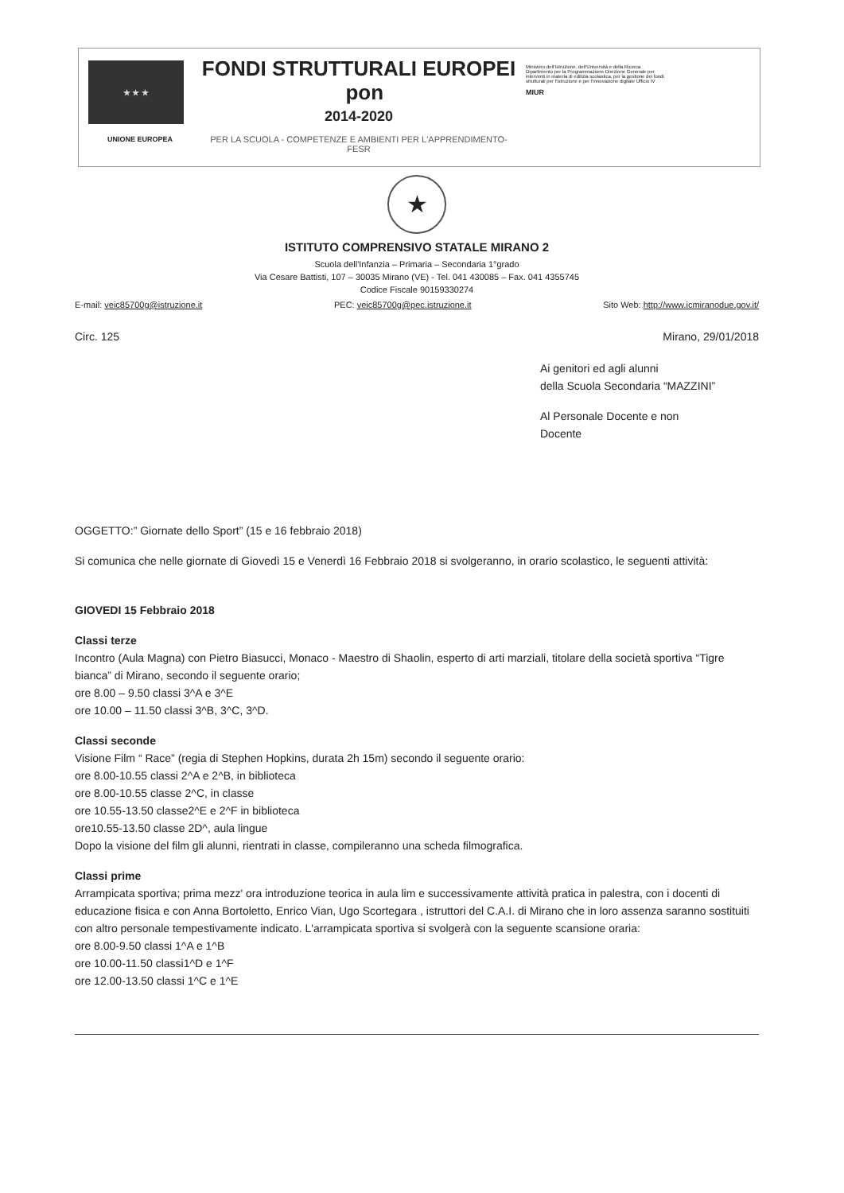★ ★ ★
UNIONE EUROPEA
FONDI STRUTTURALI EUROPEI pon
2014-2020
PER LA SCUOLA - COMPETENZE E AMBIENTI PER L'APPRENDIMENTO-FESR
Ministero dell'Istruzione, dell'Università e della Ricerca Dipartimento per la Programmazione Direzione Generale per interventi in materia di edilizia scolastica, per la gestione dei fondi strutturali per l'istruzione e per l'innovazione digitale Ufficio IV
MIUR
★
ISTITUTO COMPRENSIVO STATALE MIRANO 2
Scuola dell'Infanzia – Primaria – Secondaria 1°grado
Via Cesare Battisti, 107 – 30035 Mirano (VE) - Tel. 041 430085 – Fax. 041 4355745
Codice Fiscale 90159330274
E-mail: veic85700g@istruzione.it PEC: veic85700g@pec.istruzione.it Sito Web: http://www.icmiranodue.gov.it/
Circ. 125 Mirano, 29/01/2018
Ai genitori ed agli alunni
della Scuola Secondaria “MAZZINI”
Al Personale Docente e non
Docente
OGGETTO:” Giornate dello Sport” (15 e 16 febbraio 2018)
Si comunica che nelle giornate di Giovedì 15 e Venerdì 16 Febbraio 2018 si svolgeranno, in orario scolastico, le seguenti attività:
GIOVEDI 15 Febbraio 2018
Classi terze
Incontro (Aula Magna) con Pietro Biasucci, Monaco - Maestro di Shaolin, esperto di arti marziali, titolare della società sportiva “Tigre bianca” di Mirano, secondo il seguente orario;
ore 8.00 – 9.50 classi 3^A e 3^E
ore 10.00 – 11.50 classi 3^B, 3^C, 3^D.
Classi seconde
Visione Film “ Race” (regia di Stephen Hopkins, durata 2h 15m) secondo il seguente orario:
ore 8.00-10.55 classi 2^A e 2^B, in biblioteca
ore 8.00-10.55 classe 2^C, in classe
ore 10.55-13.50 classe2^E e 2^F in biblioteca
ore10.55-13.50 classe 2D^, aula lingue
Dopo la visione del film gli alunni, rientrati in classe, compileranno una scheda filmografica.
Classi prime
Arrampicata sportiva; prima mezz' ora introduzione teorica in aula lim e successivamente attività pratica in palestra, con i docenti di educazione fisica e con Anna Bortoletto, Enrico Vian, Ugo Scortegara , istruttori del C.A.I. di Mirano che in loro assenza saranno sostituiti con altro personale tempestivamente indicato. L'arrampicata sportiva si svolgerà con la seguente scansione oraria:
ore 8.00-9.50 classi 1^A e 1^B
ore 10.00-11.50 classi1^D e 1^F
ore 12.00-13.50 classi 1^C e 1^E